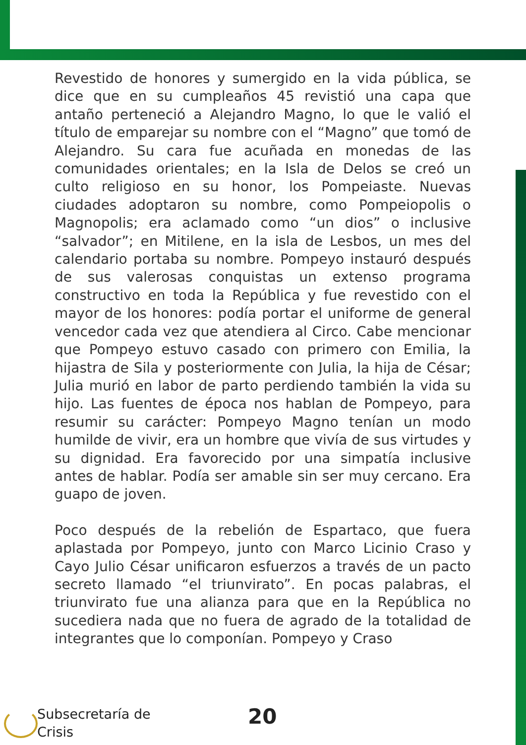Revestido de honores y sumergido en la vida pública, se dice que en su cumpleaños 45 revistió una capa que antaño perteneció a Alejandro Magno, lo que le valió el título de emparejar su nombre con el “Magno” que tomó de Alejandro. Su cara fue acuñada en monedas de las comunidades orientales; en la Isla de Delos se creó un culto religioso en su honor, los Pompeiaste. Nuevas ciudades adoptaron su nombre, como Pompeiopolis o Magnopolis; era aclamado como “un dios” o inclusive “salvador”; en Mitilene, en la isla de Lesbos, un mes del calendario portaba su nombre. Pompeyo instauró después de sus valerosas conquistas un extenso programa constructivo en toda la República y fue revestido con el mayor de los honores: podía portar el uniforme de general vencedor cada vez que atendiera al Circo. Cabe mencionar que Pompeyo estuvo casado con primero con Emilia, la hijastra de Sila y posteriormente con Julia, la hija de César; Julia murió en labor de parto perdiendo también la vida su hijo. Las fuentes de época nos hablan de Pompeyo, para resumir su carácter: Pompeyo Magno tenían un modo humilde de vivir, era un hombre que vivía de sus virtudes y su dignidad. Era favorecido por una simpatía inclusive antes de hablar. Podía ser amable sin ser muy cercano. Era guapo de joven.
Poco después de la rebelión de Espartaco, que fuera aplastada por Pompeyo, junto con Marco Licinio Craso y Cayo Julio César unificaron esfuerzos a través de un pacto secreto llamado “el triunvirato”. En pocas palabras, el triunvirato fue una alianza para que en la República no sucediera nada que no fuera de agrado de la totalidad de integrantes que lo componían. Pompeyo y Craso
Subsecretaría de
Crisis
20